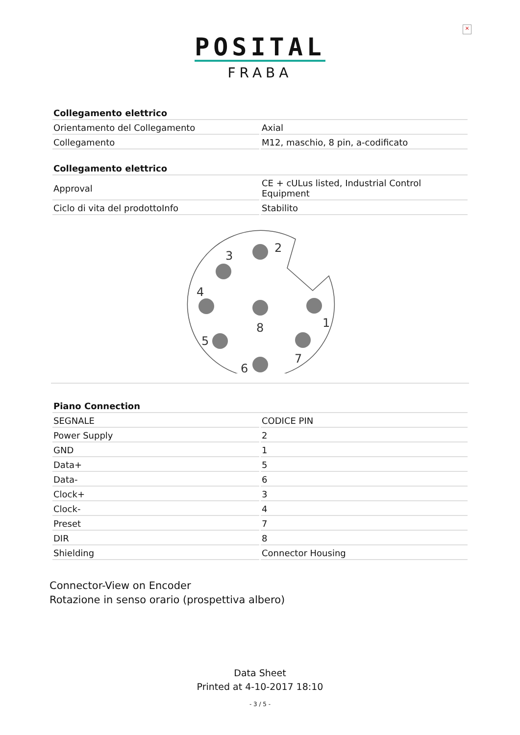×
POSITAL
FRABA
| Collegamento elettrico | |
| --- | --- |
| Orientamento del Collegamento | Axial |
| Collegamento | M12, maschio, 8 pin, a-codificato |
| Collegamento elettrico | |
| --- | --- |
| Approval | CE + cULus listed, Industrial Control Equipment |
| Ciclo di vita del prodottoInfo | Stabilito |
2
3
4
8
1
5
7
6
| Piano Connection | |
| --- | --- |
| SEGNALE | CODICE PIN |
| Power Supply | 2 |
| GND | 1 |
| Data+ | 5 |
| Data- | 6 |
| Clock+ | 3 |
| Clock- | 4 |
| Preset | 7 |
| DIR | 8 |
| Shielding | Connector Housing |
Connector-View on Encoder
Rotazione in senso orario (prospettiva albero)
Data Sheet
Printed at 4-10-2017 18:10
- 3 / 5 -